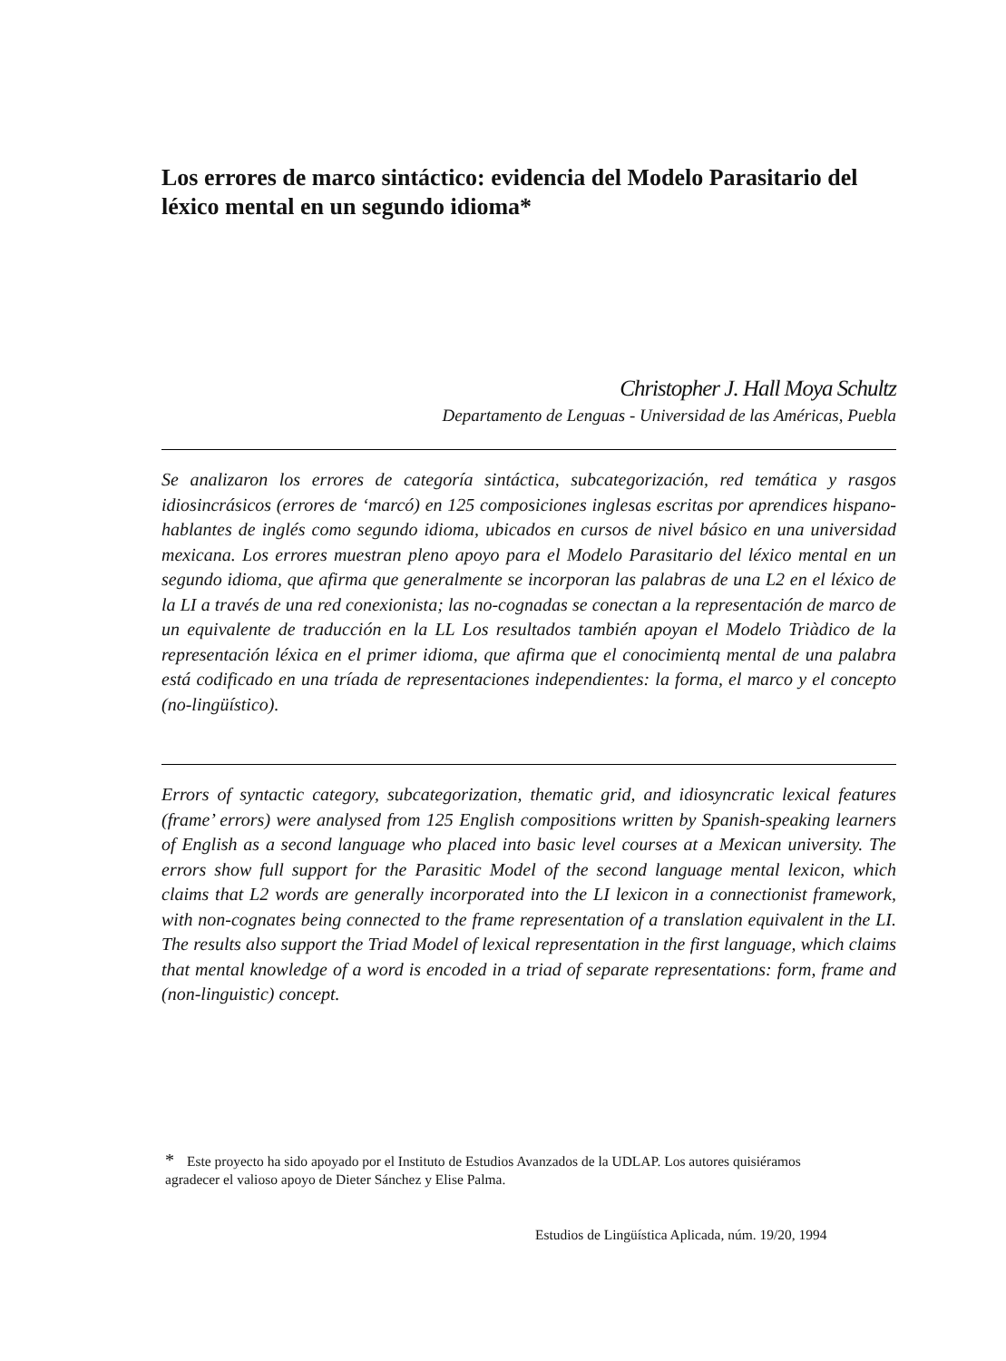Los errores de marco sintáctico: evidencia del Modelo Parasitario del léxico mental en un segundo idioma*
Christopher J. Hall Moya Schultz
Departamento de Lenguas - Universidad de las Américas, Puebla
Se analizaron los errores de categoría sintáctica, subcategorización, red temática y rasgos idiosincrásicos (errores de ‘marcó) en 125 composiciones inglesas escritas por aprendices hispano-hablantes de inglés como segundo idioma, ubicados en cursos de nivel básico en una universidad mexicana. Los errores muestran pleno apoyo para el Modelo Parasitario del léxico mental en un segundo idioma, que afirma que generalmente se incorporan las palabras de una L2 en el léxico de la LI a través de una red conexionista; las no-cognadas se conectan a la representación de marco de un equivalente de traducción en la LL Los resultados también apoyan el Modelo Triàdico de la representación léxica en el primer idioma, que afirma que el conocimientq mental de una palabra está codificado en una tríada de representaciones independientes: la forma, el marco y el concepto (no-lingüístico).
Errors of syntactic category, subcategorization, thematic grid, and idiosyncratic lexical features (frame’ errors) were analysed from 125 English compositions written by Spanish-speaking learners of English as a second language who placed into basic level courses at a Mexican university. The errors show full support for the Parasitic Model of the second language mental lexicon, which claims that L2 words are generally incorporated into the LI lexicon in a connectionist framework, with non-cognates being connected to the frame representation of a translation equivalent in the LI. The results also support the Triad Model of lexical representation in the first language, which claims that mental knowledge of a word is encoded in a triad of separate representations: form, frame and (non-linguistic) concept.
* Este proyecto ha sido apoyado por el Instituto de Estudios Avanzados de la UDLAP. Los autores quisiéramos agradecer el valioso apoyo de Dieter Sánchez y Elise Palma.
Estudios de Lingüística Aplicada, núm. 19/20, 1994